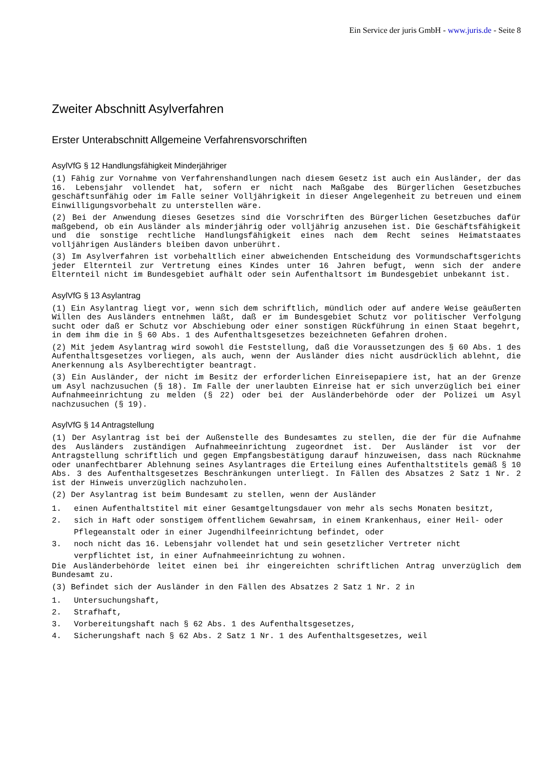Ein Service der juris GmbH - www.juris.de - Seite 8
Zweiter Abschnitt Asylverfahren
Erster Unterabschnitt Allgemeine Verfahrensvorschriften
AsylVfG § 12 Handlungsfähigkeit Minderjähriger
(1) Fähig zur Vornahme von Verfahrenshandlungen nach diesem Gesetz ist auch ein Ausländer, der das 16. Lebensjahr vollendet hat, sofern er nicht nach Maßgabe des Bürgerlichen Gesetzbuches geschäftsunfähig oder im Falle seiner Volljährigkeit in dieser Angelegenheit zu betreuen und einem Einwilligungsvorbehalt zu unterstellen wäre.
(2) Bei der Anwendung dieses Gesetzes sind die Vorschriften des Bürgerlichen Gesetzbuches dafür maßgebend, ob ein Ausländer als minderjährig oder volljährig anzusehen ist. Die Geschäftsfähigkeit und die sonstige rechtliche Handlungsfähigkeit eines nach dem Recht seines Heimatstaates volljährigen Ausländers bleiben davon unberührt.
(3) Im Asylverfahren ist vorbehaltlich einer abweichenden Entscheidung des Vormundschaftsgerichts jeder Elternteil zur Vertretung eines Kindes unter 16 Jahren befugt, wenn sich der andere Elternteil nicht im Bundesgebiet aufhält oder sein Aufenthaltsort im Bundesgebiet unbekannt ist.
AsylVfG § 13 Asylantrag
(1) Ein Asylantrag liegt vor, wenn sich dem schriftlich, mündlich oder auf andere Weise geäußerten Willen des Ausländers entnehmen läßt, daß er im Bundesgebiet Schutz vor politischer Verfolgung sucht oder daß er Schutz vor Abschiebung oder einer sonstigen Rückführung in einen Staat begehrt, in dem ihm die in § 60 Abs. 1 des Aufenthaltsgesetzes bezeichneten Gefahren drohen.
(2) Mit jedem Asylantrag wird sowohl die Feststellung, daß die Voraussetzungen des § 60 Abs. 1 des Aufenthaltsgesetzes vorliegen, als auch, wenn der Ausländer dies nicht ausdrücklich ablehnt, die Anerkennung als Asylberechtigter beantragt.
(3) Ein Ausländer, der nicht im Besitz der erforderlichen Einreisepapiere ist, hat an der Grenze um Asyl nachzusuchen (§ 18). Im Falle der unerlaubten Einreise hat er sich unverzüglich bei einer Aufnahmeeinrichtung zu melden (§ 22) oder bei der Ausländerbehörde oder der Polizei um Asyl nachzusuchen (§ 19).
AsylVfG § 14 Antragstellung
(1) Der Asylantrag ist bei der Außenstelle des Bundesamtes zu stellen, die der für die Aufnahme des Ausländers zuständigen Aufnahmeeinrichtung zugeordnet ist. Der Ausländer ist vor der Antragstellung schriftlich und gegen Empfangsbestätigung darauf hinzuweisen, dass nach Rücknahme oder unanfechtbarer Ablehnung seines Asylantrages die Erteilung eines Aufenthaltstitels gemäß § 10 Abs. 3 des Aufenthaltsgesetzes Beschränkungen unterliegt. In Fällen des Absatzes 2 Satz 1 Nr. 2 ist der Hinweis unverzüglich nachzuholen.
(2) Der Asylantrag ist beim Bundesamt zu stellen, wenn der Ausländer
1. einen Aufenthaltstitel mit einer Gesamtgeltungsdauer von mehr als sechs Monaten besitzt,
2. sich in Haft oder sonstigem öffentlichem Gewahrsam, in einem Krankenhaus, einer Heil- oder Pflegeanstalt oder in einer Jugendhilfeeinrichtung befindet, oder
3. noch nicht das 16. Lebensjahr vollendet hat und sein gesetzlicher Vertreter nicht verpflichtet ist, in einer Aufnahmeeinrichtung zu wohnen.
Die Ausländerbehörde leitet einen bei ihr eingereichten schriftlichen Antrag unverzüglich dem Bundesamt zu.
(3) Befindet sich der Ausländer in den Fällen des Absatzes 2 Satz 1 Nr. 2 in
1. Untersuchungshaft,
2. Strafhaft,
3. Vorbereitungshaft nach § 62 Abs. 1 des Aufenthaltsgesetzes,
4. Sicherungshaft nach § 62 Abs. 2 Satz 1 Nr. 1 des Aufenthaltsgesetzes, weil